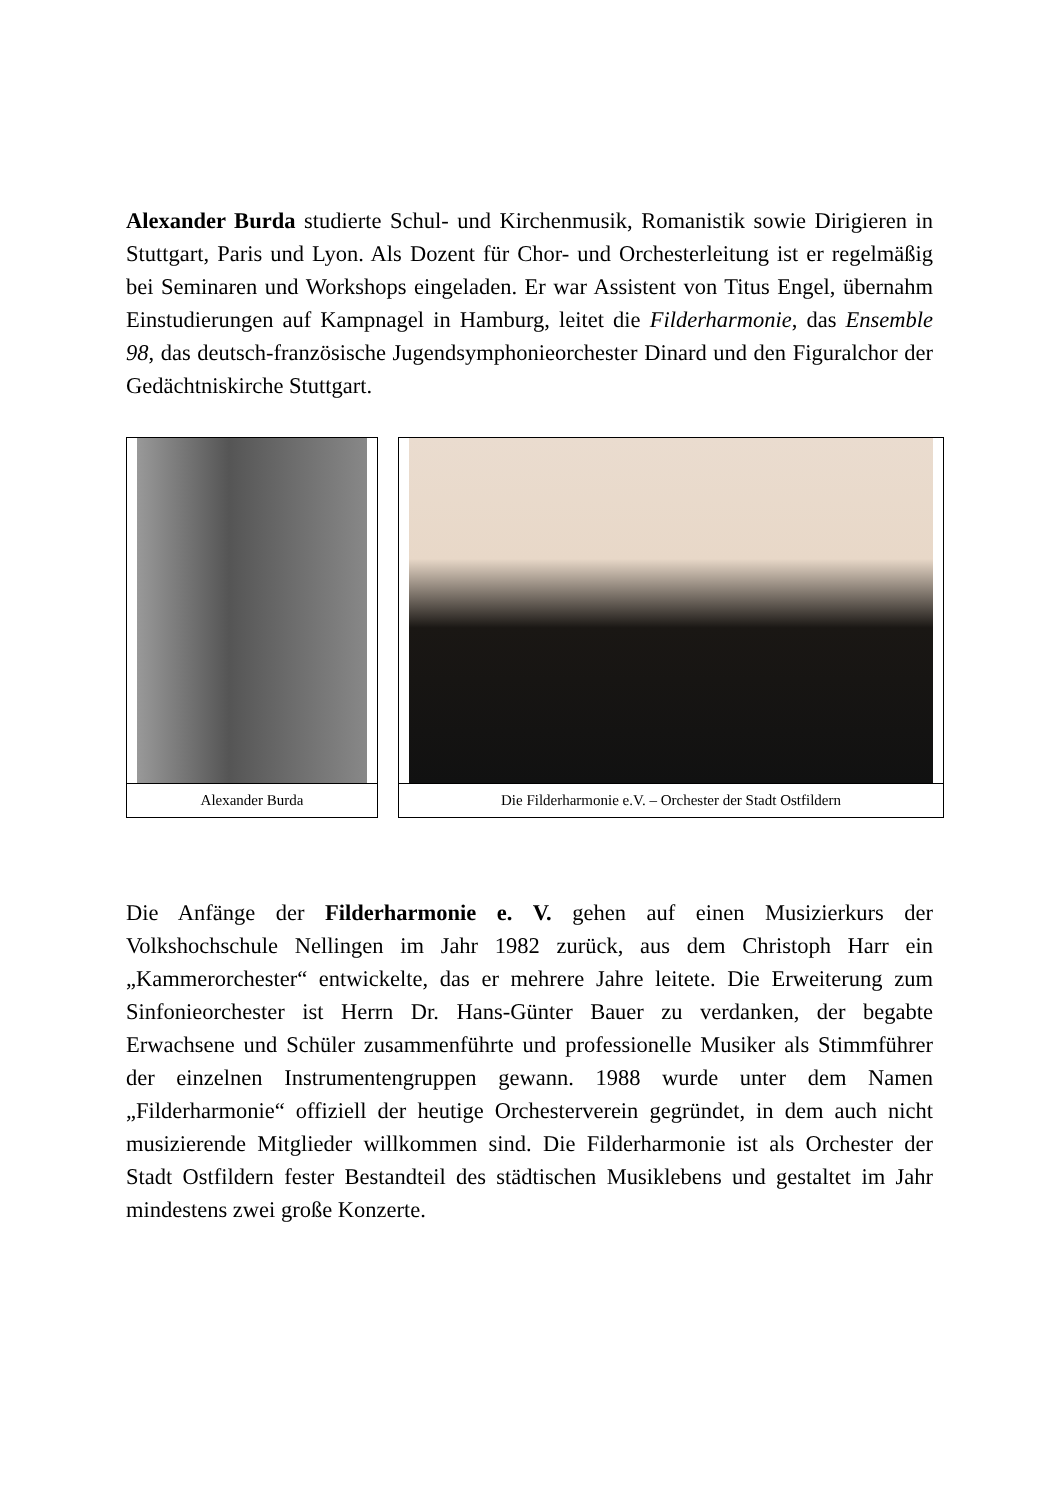Alexander Burda studierte Schul- und Kirchenmusik, Romanistik sowie Dirigieren in Stuttgart, Paris und Lyon. Als Dozent für Chor- und Orchesterleitung ist er regelmäßig bei Seminaren und Workshops eingeladen. Er war Assistent von Titus Engel, übernahm Einstudierungen auf Kampnagel in Hamburg, leitet die Filderharmonie, das Ensemble 98, das deutsch-französische Jugendsymphonieorchester Dinard und den Figuralchor der Gedächtniskirche Stuttgart.
Alexander Burda Die Filderharmonie e.V. – Orchester der Stadt Ostfildern
Die Anfänge der Filderharmonie e. V. gehen auf einen Musizierkurs der Volkshochschule Nellingen im Jahr 1982 zurück, aus dem Christoph Harr ein „Kammerorchester“ entwickelte, das er mehrere Jahre leitete. Die Erweiterung zum Sinfonieorchester ist Herrn Dr. Hans-Günter Bauer zu verdanken, der begabte Erwachsene und Schüler zusammenführte und professionelle Musiker als Stimmführer der einzelnen Instrumentengruppen gewann. 1988 wurde unter dem Namen „Filderharmonie“ offiziell der heutige Orchesterverein gegründet, in dem auch nicht musizierende Mitglieder willkommen sind. Die Filderharmonie ist als Orchester der Stadt Ostfildern fester Bestandteil des städtischen Musiklebens und gestaltet im Jahr mindestens zwei große Konzerte.